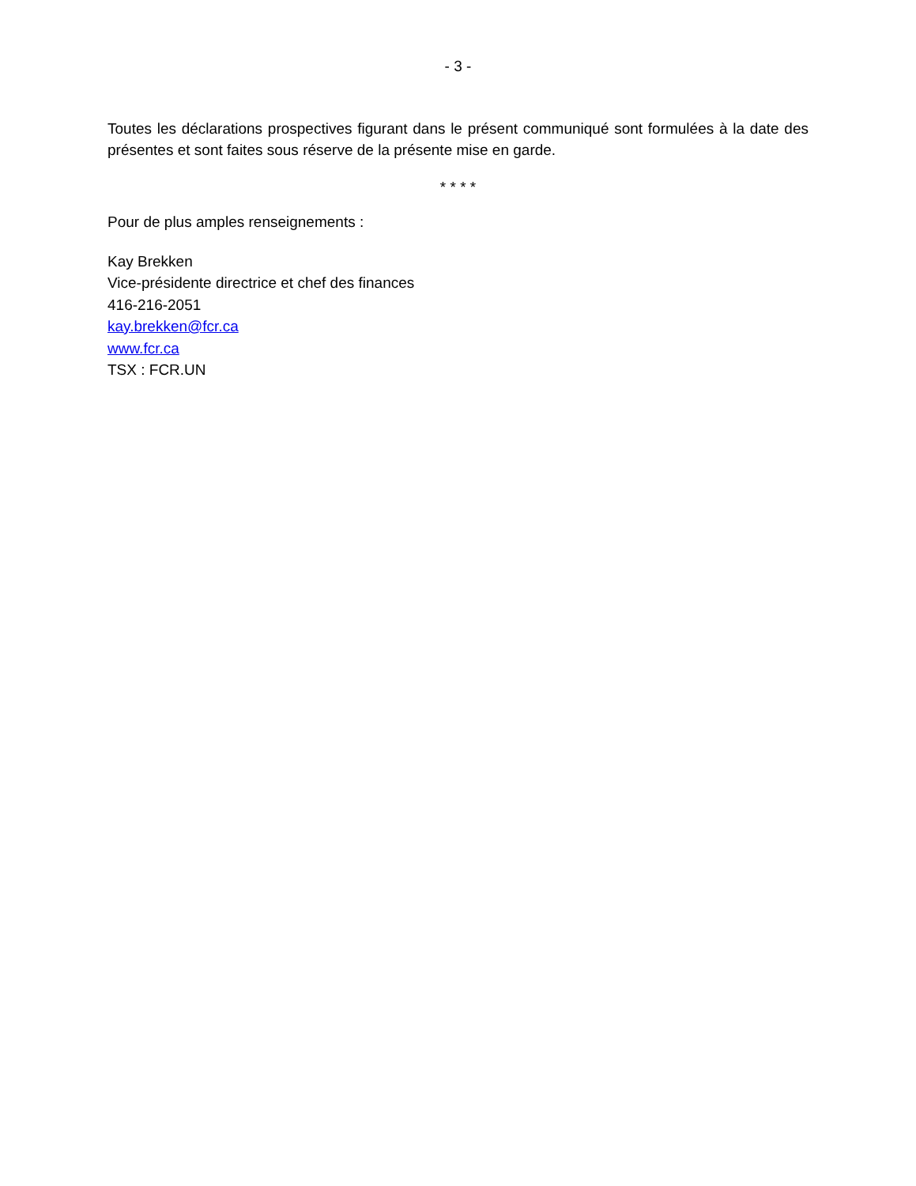- 3 -
Toutes les déclarations prospectives figurant dans le présent communiqué sont formulées à la date des présentes et sont faites sous réserve de la présente mise en garde.
* * * *
Pour de plus amples renseignements :
Kay Brekken
Vice-présidente directrice et chef des finances
416-216-2051
kay.brekken@fcr.ca
www.fcr.ca
TSX : FCR.UN